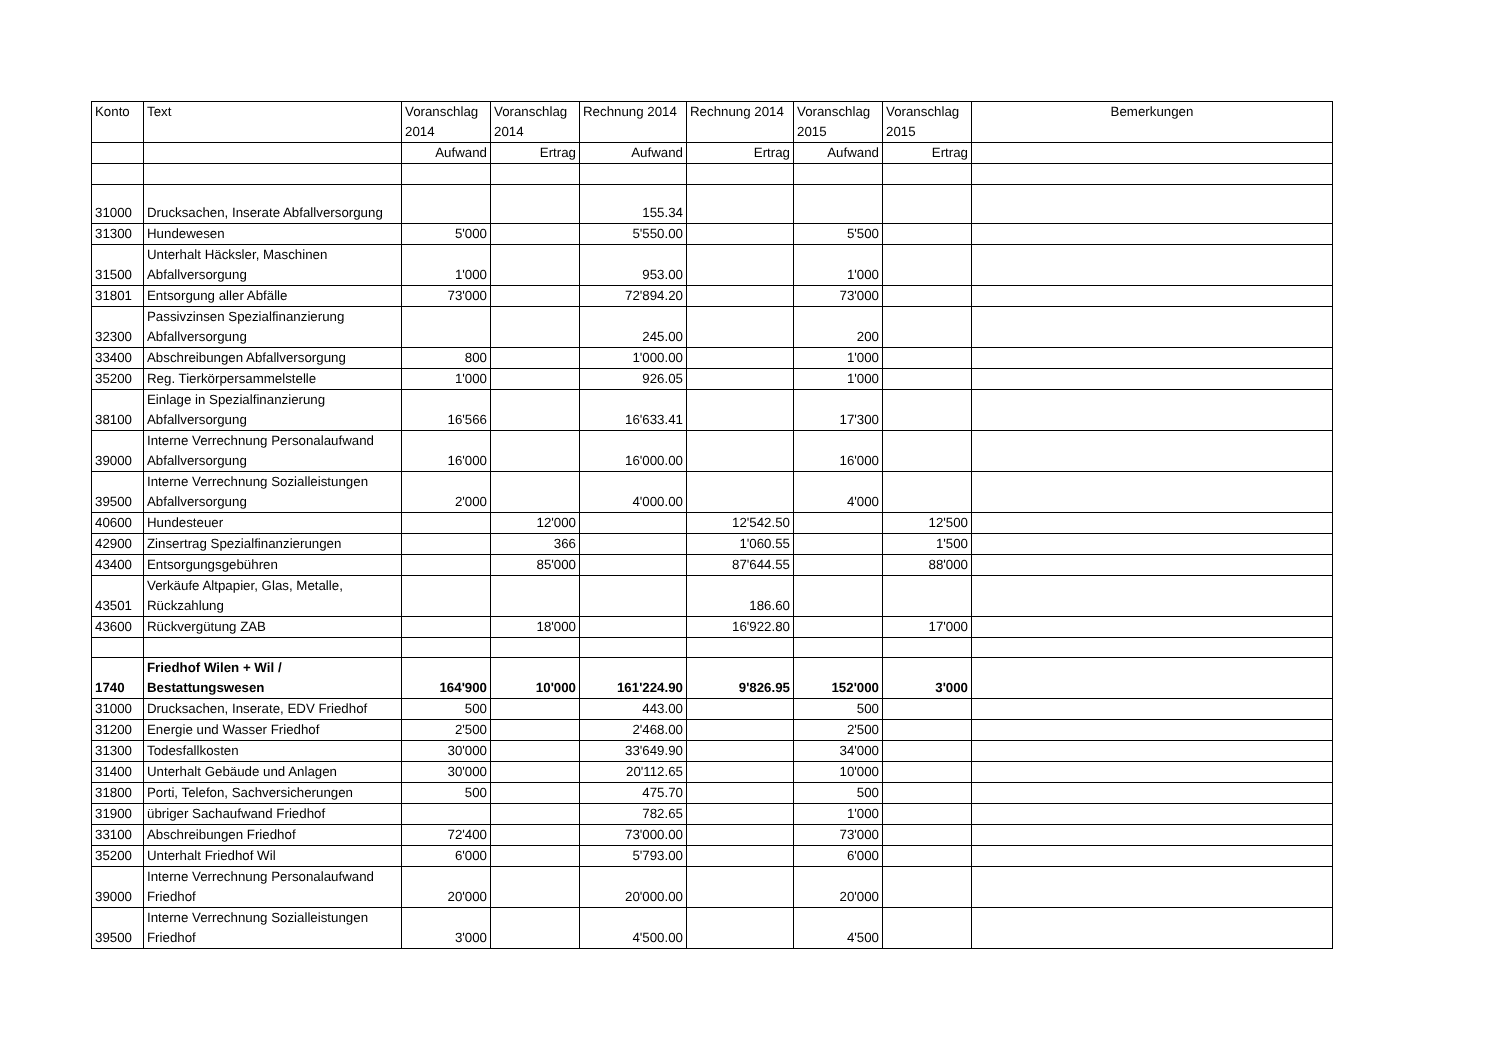| Konto | Text | Voranschlag 2014 | Voranschlag 2014 | Rechnung 2014 | Rechnung 2014 | Voranschlag 2015 | Voranschlag 2015 | Bemerkungen |
| --- | --- | --- | --- | --- | --- | --- | --- | --- |
| | | Aufwand | Ertrag | Aufwand | Ertrag | Aufwand | Ertrag | |
| 31000 | Drucksachen, Inserate Abfallversorgung | | | 155.34 | | | | |
| 31300 | Hundewesen | 5'000 | | 5'550.00 | | 5'500 | | |
| 31500 | Unterhalt Häcksler, Maschinen Abfallversorgung | 1'000 | | 953.00 | | 1'000 | | |
| 31801 | Entsorgung aller Abfälle | 73'000 | | 72'894.20 | | 73'000 | | |
| 32300 | Passivzinsen Spezialfinanzierung Abfallversorgung | | | 245.00 | | 200 | | |
| 33400 | Abschreibungen Abfallversorgung | 800 | | 1'000.00 | | 1'000 | | |
| 35200 | Reg. Tierkörpersammelstelle | 1'000 | | 926.05 | | 1'000 | | |
| 38100 | Einlage in Spezialfinanzierung Abfallversorgung | 16'566 | | 16'633.41 | | 17'300 | | |
| 39000 | Interne Verrechnung Personalaufwand Abfallversorgung | 16'000 | | 16'000.00 | | 16'000 | | |
| 39500 | Interne Verrechnung Sozialleistungen Abfallversorgung | 2'000 | | 4'000.00 | | 4'000 | | |
| 40600 | Hundesteuer | | 12'000 | | 12'542.50 | | 12'500 | |
| 42900 | Zinsertrag Spezialfinanzierungen | | 366 | | 1'060.55 | | 1'500 | |
| 43400 | Entsorgungsgebühren | | 85'000 | | 87'644.55 | | 88'000 | |
| 43501 | Verkäufe Altpapier, Glas, Metalle, Rückzahlung | | | | 186.60 | | | |
| 43600 | Rückvergütung ZAB | | 18'000 | | 16'922.80 | | 17'000 | |
| 1740 | Friedhof Wilen + Wil / Bestattungswesen | 164'900 | 10'000 | 161'224.90 | 9'826.95 | 152'000 | 3'000 | |
| 31000 | Drucksachen, Inserate, EDV Friedhof | 500 | | 443.00 | | 500 | | |
| 31200 | Energie und Wasser Friedhof | 2'500 | | 2'468.00 | | 2'500 | | |
| 31300 | Todesfallkosten | 30'000 | | 33'649.90 | | 34'000 | | |
| 31400 | Unterhalt Gebäude und Anlagen | 30'000 | | 20'112.65 | | 10'000 | | |
| 31800 | Porti, Telefon, Sachversicherungen | 500 | | 475.70 | | 500 | | |
| 31900 | übriger Sachaufwand Friedhof | | | 782.65 | | 1'000 | | |
| 33100 | Abschreibungen Friedhof | 72'400 | | 73'000.00 | | 73'000 | | |
| 35200 | Unterhalt Friedhof Wil | 6'000 | | 5'793.00 | | 6'000 | | |
| 39000 | Interne Verrechnung Personalaufwand Friedhof | 20'000 | | 20'000.00 | | 20'000 | | |
| 39500 | Interne Verrechnung Sozialleistungen Friedhof | 3'000 | | 4'500.00 | | 4'500 | | |